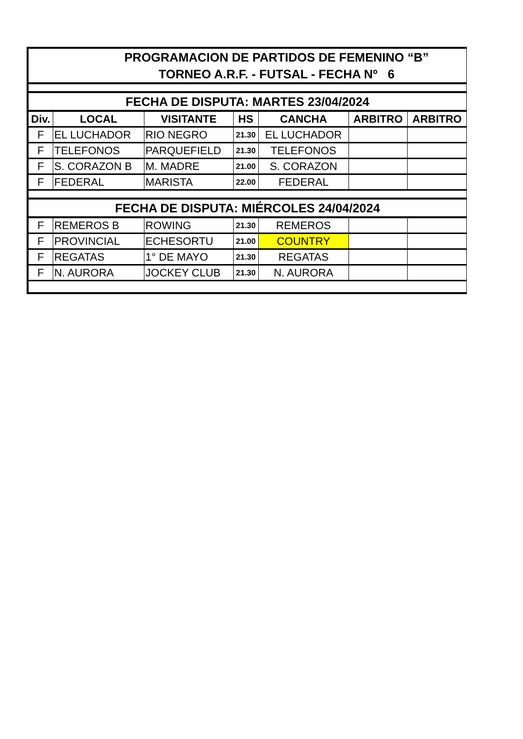| PROGRAMACION DE PARTIDOS DE FEMENINO “B” TORNEO A.R.F. - FUTSAL - FECHA Nº 6 | | | | | | |
| FECHA DE DISPUTA: MARTES 23/04/2024 | | | | | | |
| Div. | LOCAL | VISITANTE | HS | CANCHA | ARBITRO | ARBITRO |
| F | EL LUCHADOR | RIO NEGRO | 21.30 | EL LUCHADOR | | |
| F | TELEFONOS | PARQUEFIELD | 21.30 | TELEFONOS | | |
| F | S. CORAZON B | M. MADRE | 21.00 | S. CORAZON | | |
| F | FEDERAL | MARISTA | 22.00 | FEDERAL | | |
| FECHA DE DISPUTA: MIÉRCOLES 24/04/2024 | | | | | | |
| F | REMEROS B | ROWING | 21.30 | REMEROS | | |
| F | PROVINCIAL | ECHESORTU | 21.00 | COUNTRY | | |
| F | REGATAS | 1° DE MAYO | 21.30 | REGATAS | | |
| F | N. AURORA | JOCKEY CLUB | 21.30 | N. AURORA | | |